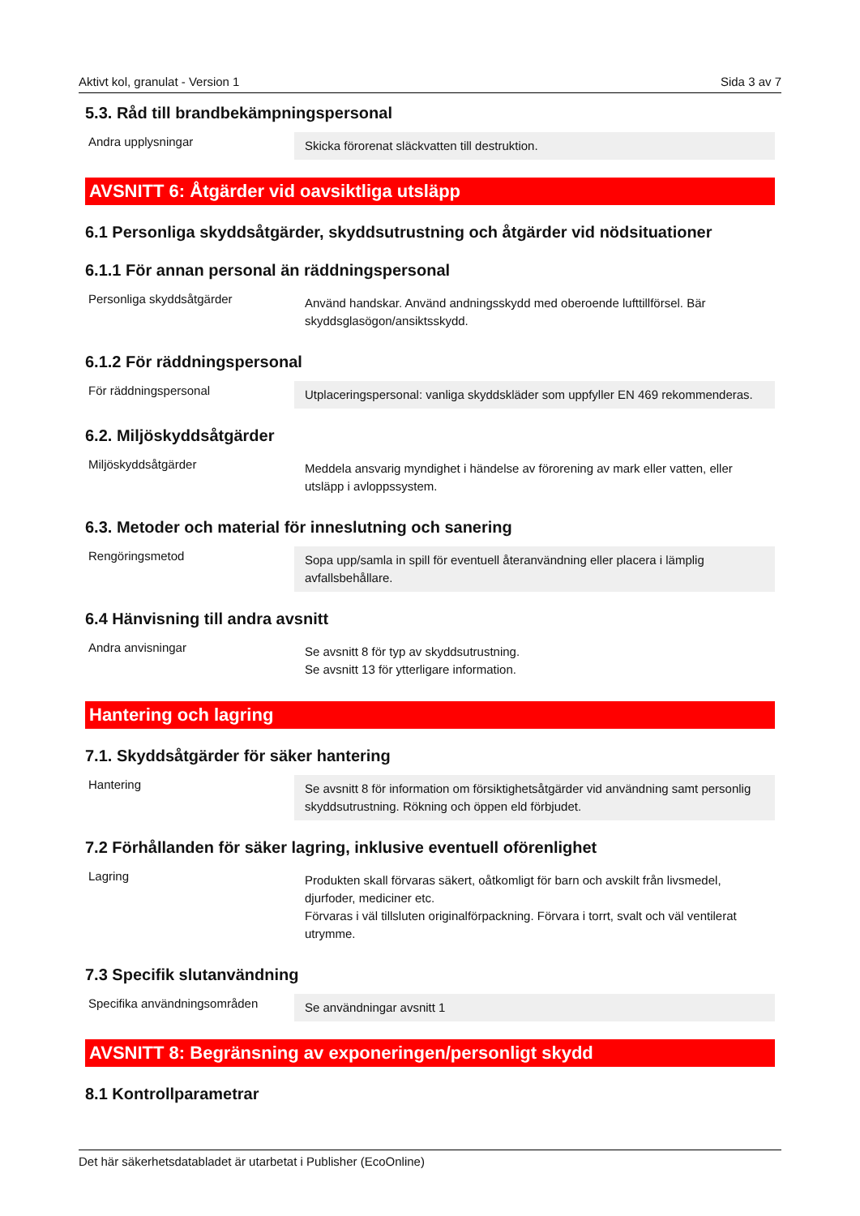Aktivt kol, granulat - Version 1 Sida 3 av 7
5.3. Råd till brandbekämpningspersonal
Andra upplysningar
Skicka förorenat släckvatten till destruktion.
AVSNITT 6: Åtgärder vid oavsiktliga utsläpp
6.1 Personliga skyddsåtgärder, skyddsutrustning och åtgärder vid nödsituationer
6.1.1 För annan personal än räddningspersonal
Personliga skyddsåtgärder
Använd handskar. Använd andningsskydd med oberoende lufttillförsel. Bär skyddsglasögon/ansiktsskydd.
6.1.2 För räddningspersonal
För räddningspersonal
Utplaceringspersonal: vanliga skyddskläder som uppfyller EN 469 rekommenderas.
6.2. Miljöskyddsåtgärder
Miljöskyddsåtgärder
Meddela ansvarig myndighet i händelse av förorening av mark eller vatten, eller utsläpp i avloppssystem.
6.3. Metoder och material för inneslutning och sanering
Rengöringsmetod
Sopa upp/samla in spill för eventuell återanvändning eller placera i lämplig avfallsbehållare.
6.4 Hänvisning till andra avsnitt
Andra anvisningar
Se avsnitt 8 för typ av skyddsutrustning.
Se avsnitt 13 för ytterligare information.
Hantering och lagring
7.1. Skyddsåtgärder för säker hantering
Hantering
Se avsnitt 8 för information om försiktighetsåtgärder vid användning samt personlig skyddsutrustning. Rökning och öppen eld förbjudet.
7.2 Förhållanden för säker lagring, inklusive eventuell oförenlighet
Lagring
Produkten skall förvaras säkert, oåtkomligt för barn och avskilt från livsmedel, djurfoder, mediciner etc.
Förvaras i väl tillsluten originalförpackning. Förvara i torrt, svalt och väl ventilerat utrymme.
7.3 Specifik slutanvändning
Specifika användningsområden
Se användningar avsnitt 1
AVSNITT 8: Begränsning av exponeringen/personligt skydd
8.1 Kontrollparametrar
Det här säkerhetsdatabladet är utarbetat i Publisher (EcoOnline)